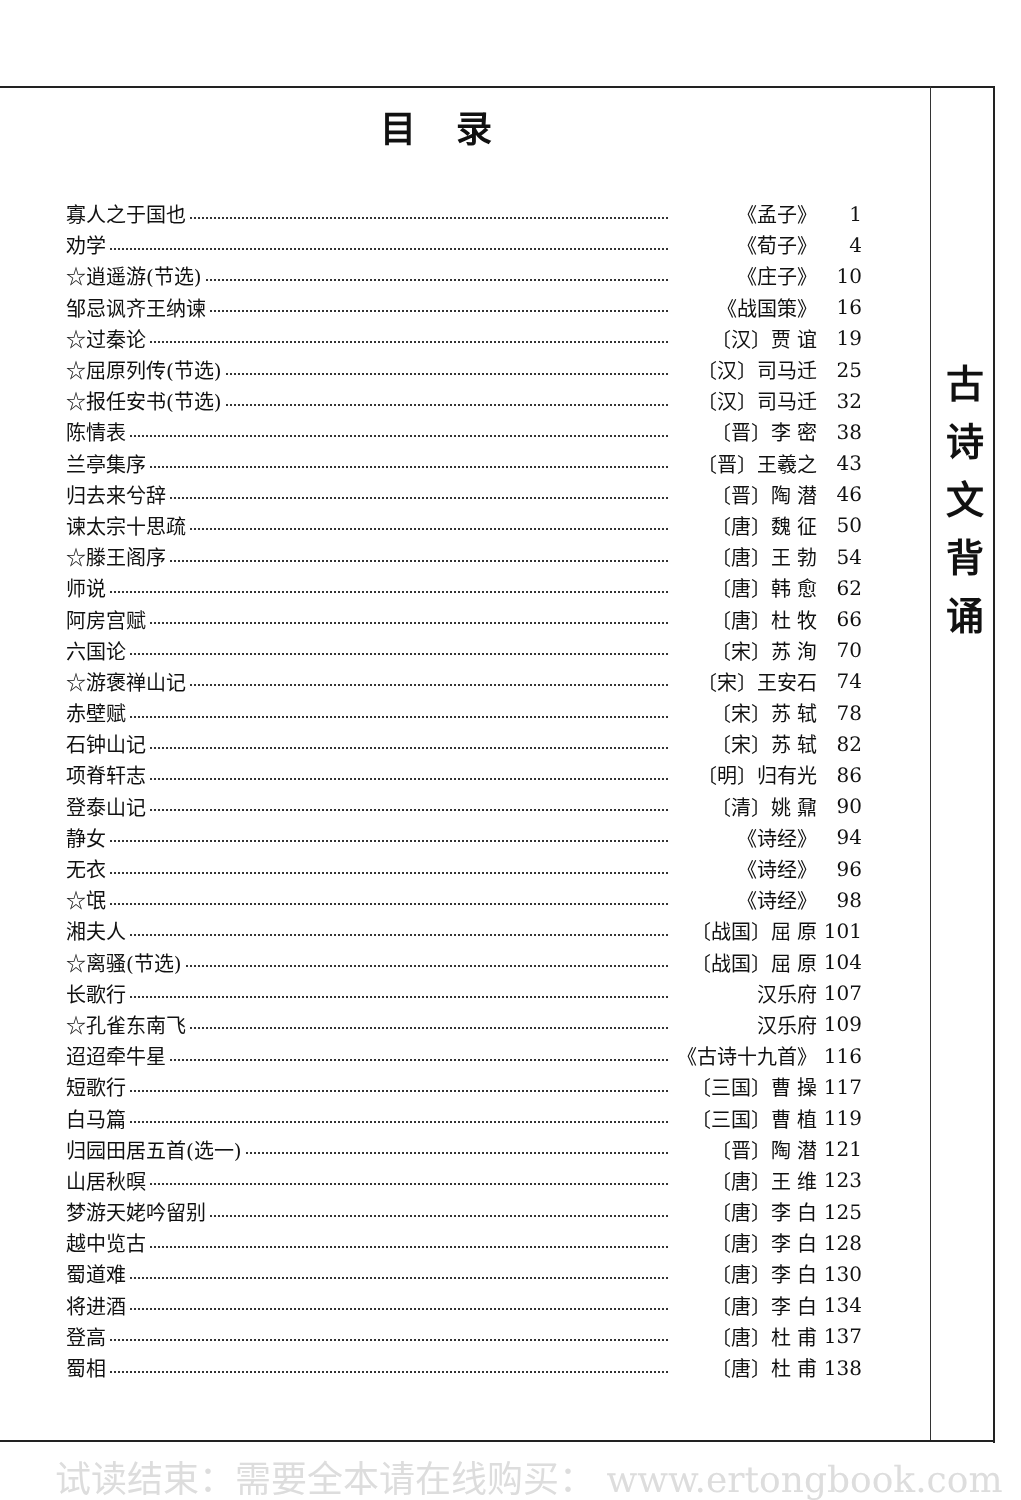目录
寡人之于国也 《孟子》 1
劝学 《荀子》 4
☆逍遥游(节选) 《庄子》 10
邹忌讽齐王纳谏 《战国策》 16
☆过秦论 〔汉〕贾 谊 19
☆屈原列传(节选) 〔汉〕司马迁 25
☆报任安书(节选) 〔汉〕司马迁 32
陈情表 〔晋〕李 密 38
兰亭集序 〔晋〕王羲之 43
归去来兮辞 〔晋〕陶 潜 46
谏太宗十思疏 〔唐〕魏 征 50
☆滕王阁序 〔唐〕王 勃 54
师说 〔唐〕韩 愈 62
阿房宫赋 〔唐〕杜 牧 66
六国论 〔宋〕苏 洵 70
☆游褒禅山记 〔宋〕王安石 74
赤壁赋 〔宋〕苏 轼 78
石钟山记 〔宋〕苏 轼 82
项脊轩志 〔明〕归有光 86
登泰山记 〔清〕姚 鼐 90
静女 《诗经》 94
无衣 《诗经》 96
☆氓 《诗经》 98
湘夫人 〔战国〕屈 原 101
☆离骚(节选) 〔战国〕屈 原 104
长歌行 汉乐府 107
☆孔雀东南飞 汉乐府 109
迢迢牵牛星 《古诗十九首》 116
短歌行 〔三国〕曹 操 117
白马篇 〔三国〕曹 植 119
归园田居五首(选一) 〔晋〕陶 潜 121
山居秋暝 〔唐〕王 维 123
梦游天姥吟留别 〔唐〕李 白 125
越中览古 〔唐〕李 白 128
蜀道难 〔唐〕李 白 130
将进酒 〔唐〕李 白 134
登高 〔唐〕杜 甫 137
蜀相 〔唐〕杜 甫 138
古
诗
文
背
诵
试读结束：需要全本请在线购买： www.ertongbook.com